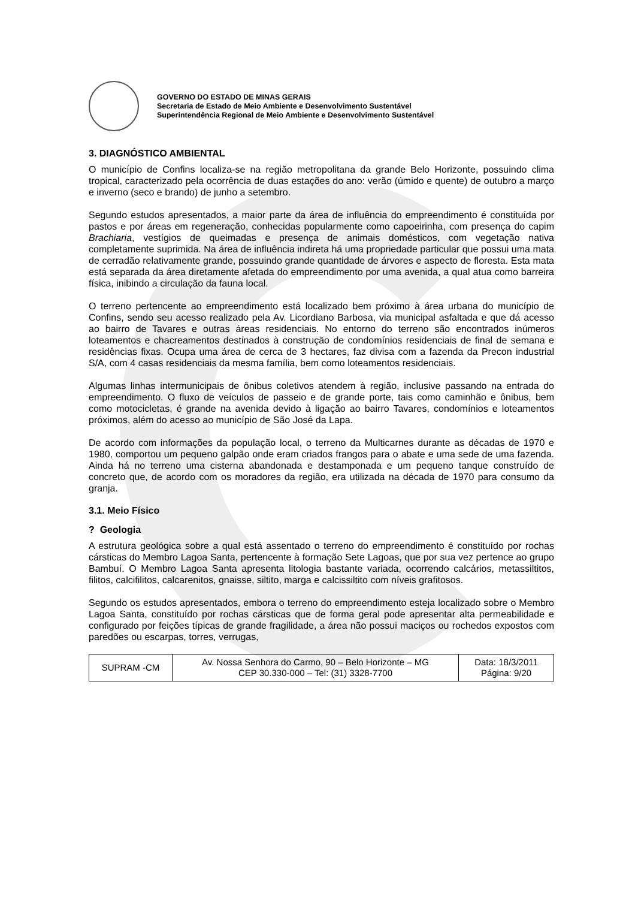GOVERNO DO ESTADO DE MINAS GERAIS
Secretaria de Estado de Meio Ambiente e Desenvolvimento Sustentável
Superintendência Regional de Meio Ambiente e Desenvolvimento Sustentável
3. DIAGNÓSTICO AMBIENTAL
O município de Confins localiza-se na região metropolitana da grande Belo Horizonte, possuindo clima tropical, caracterizado pela ocorrência de duas estações do ano: verão (úmido e quente) de outubro a março e inverno (seco e brando) de junho a setembro.
Segundo estudos apresentados, a maior parte da área de influência do empreendimento é constituída por pastos e por áreas em regeneração, conhecidas popularmente como capoeirinha, com presença do capim Brachiaria, vestígios de queimadas e presença de animais domésticos, com vegetação nativa completamente suprimida. Na área de influência indireta há uma propriedade particular que possui uma mata de cerradão relativamente grande, possuindo grande quantidade de árvores e aspecto de floresta. Esta mata está separada da área diretamente afetada do empreendimento por uma avenida, a qual atua como barreira física, inibindo a circulação da fauna local.
O terreno pertencente ao empreendimento está localizado bem próximo à área urbana do município de Confins, sendo seu acesso realizado pela Av. Licordiano Barbosa, via municipal asfaltada e que dá acesso ao bairro de Tavares e outras áreas residenciais. No entorno do terreno são encontrados inúmeros loteamentos e chacreamentos destinados à construção de condomínios residenciais de final de semana e residências fixas. Ocupa uma área de cerca de 3 hectares, faz divisa com a fazenda da Precon industrial S/A, com 4 casas residenciais da mesma família, bem como loteamentos residenciais.
Algumas linhas intermunicipais de ônibus coletivos atendem à região, inclusive passando na entrada do empreendimento. O fluxo de veículos de passeio e de grande porte, tais como caminhão e ônibus, bem como motocicletas, é grande na avenida devido à ligação ao bairro Tavares, condomínios e loteamentos próximos, além do acesso ao município de São José da Lapa.
De acordo com informações da população local, o terreno da Multicarnes durante as décadas de 1970 e 1980, comportou um pequeno galpão onde eram criados frangos para o abate e uma sede de uma fazenda. Ainda há no terreno uma cisterna abandonada e destamponada e um pequeno tanque construído de concreto que, de acordo com os moradores da região, era utilizada na década de 1970 para consumo da granja.
3.1. Meio Físico
? Geologia
A estrutura geológica sobre a qual está assentado o terreno do empreendimento é constituído por rochas cársticas do Membro Lagoa Santa, pertencente à formação Sete Lagoas, que por sua vez pertence ao grupo Bambuí. O Membro Lagoa Santa apresenta litologia bastante variada, ocorrendo calcários, metassiltitos, filitos, calcifilitos, calcarenitos, gnaisse, siltito, marga e calcissiltito com níveis grafitosos.
Segundo os estudos apresentados, embora o terreno do empreendimento esteja localizado sobre o Membro Lagoa Santa, constituído por rochas cársticas que de forma geral pode apresentar alta permeabilidade e configurado por feições típicas de grande fragilidade, a área não possui maciços ou rochedos expostos com paredões ou escarpas, torres, verrugas,
| SUPRAM -CM | Av. Nossa Senhora do Carmo, 90 – Belo Horizonte – MG CEP 30.330-000 – Tel: (31) 3328-7700 | Data: 18/3/2011 Página: 9/20 |